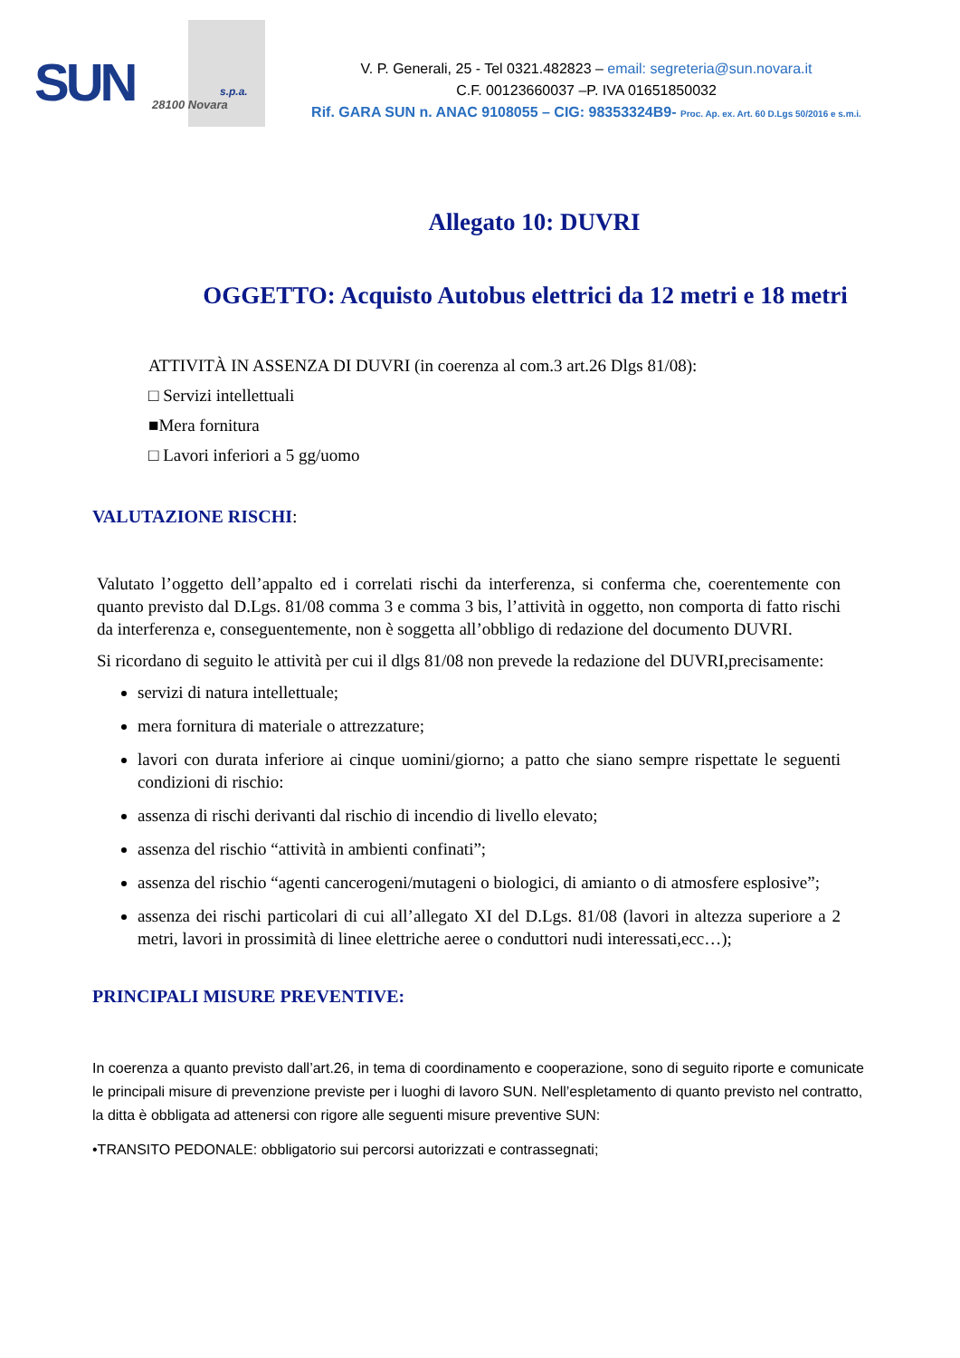SUN s.p.a.
28100 Novara
V. P. Generali, 25 - Tel 0321.482823 – email: segreteria@sun.novara.it
C.F. 00123660037 –P. IVA 01651850032
Rif. GARA SUN n. ANAC 9108055 – CIG: 98353324B9- Proc. Ap. ex. Art. 60 D.Lgs 50/2016 e s.m.i.
Allegato 10: DUVRI
OGGETTO: Acquisto Autobus elettrici da 12 metri e 18 metri
ATTIVITÀ IN ASSENZA DI DUVRI (in coerenza al com.3 art.26 Dlgs 81/08):
□ Servizi intellettuali
■Mera fornitura
□ Lavori inferiori a 5 gg/uomo
VALUTAZIONE RISCHI:
Valutato l’oggetto dell’appalto ed i correlati rischi da interferenza, si conferma che, coerentemente con quanto previsto dal D.Lgs. 81/08 comma 3 e comma 3 bis, l’attività in oggetto, non comporta di fatto rischi da interferenza e, conseguentemente, non è soggetta all’obbligo di redazione del documento DUVRI.
Si ricordano di seguito le attività per cui il dlgs 81/08 non prevede la redazione del DUVRI,precisamente:
servizi di natura intellettuale;
mera fornitura di materiale o attrezzature;
lavori con durata inferiore ai cinque uomini/giorno; a patto che siano sempre rispettate le seguenti condizioni di rischio:
assenza di rischi derivanti dal rischio di incendio di livello elevato;
assenza del rischio “attività in ambienti confinati”;
assenza del rischio “agenti cancerogeni/mutageni o biologici, di amianto o di atmosfere esplosive”;
assenza dei rischi particolari di cui all’allegato XI del D.Lgs. 81/08 (lavori in altezza superiore a 2 metri, lavori in prossimità di linee elettriche aeree o conduttori nudi interessati,ecc…);
PRINCIPALI MISURE PREVENTIVE:
In coerenza a quanto previsto dall’art.26, in tema di coordinamento e cooperazione, sono di seguito riporte e comunicate le principali misure di prevenzione previste per i luoghi di lavoro SUN. Nell’espletamento di quanto previsto nel contratto, la ditta è obbligata ad attenersi con rigore alle seguenti misure preventive SUN:
•TRANSITO PEDONALE: obbligatorio sui percorsi autorizzati e contrassegnati;